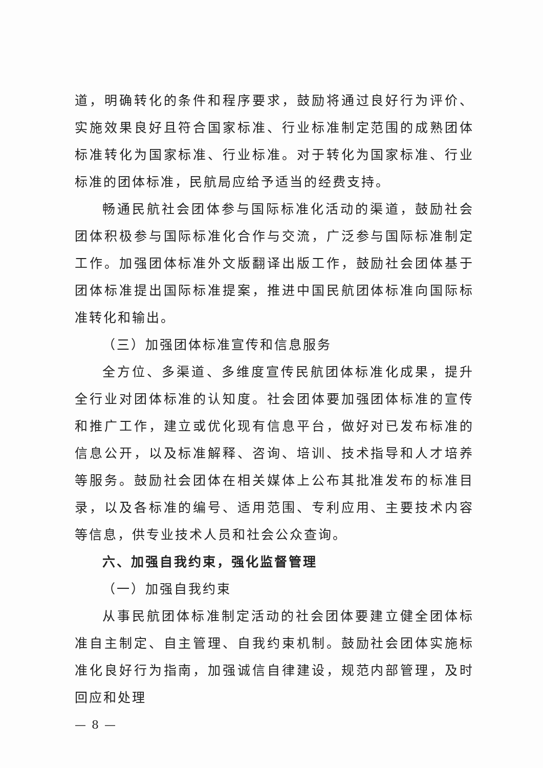道，明确转化的条件和程序要求，鼓励将通过良好行为评价、实施效果良好且符合国家标准、行业标准制定范围的成熟团体标准转化为国家标准、行业标准。对于转化为国家标准、行业标准的团体标准，民航局应给予适当的经费支持。
畅通民航社会团体参与国际标准化活动的渠道，鼓励社会团体积极参与国际标准化合作与交流，广泛参与国际标准制定工作。加强团体标准外文版翻译出版工作，鼓励社会团体基于团体标准提出国际标准提案，推进中国民航团体标准向国际标准转化和输出。
（三）加强团体标准宣传和信息服务
全方位、多渠道、多维度宣传民航团体标准化成果，提升全行业对团体标准的认知度。社会团体要加强团体标准的宣传和推广工作，建立或优化现有信息平台，做好对已发布标准的信息公开，以及标准解释、咨询、培训、技术指导和人才培养等服务。鼓励社会团体在相关媒体上公布其批准发布的标准目录，以及各标准的编号、适用范围、专利应用、主要技术内容等信息，供专业技术人员和社会公众查询。
六、加强自我约束，强化监督管理
（一）加强自我约束
从事民航团体标准制定活动的社会团体要建立健全团体标准自主制定、自主管理、自我约束机制。鼓励社会团体实施标准化良好行为指南，加强诚信自律建设，规范内部管理，及时回应和处理
— 8 —